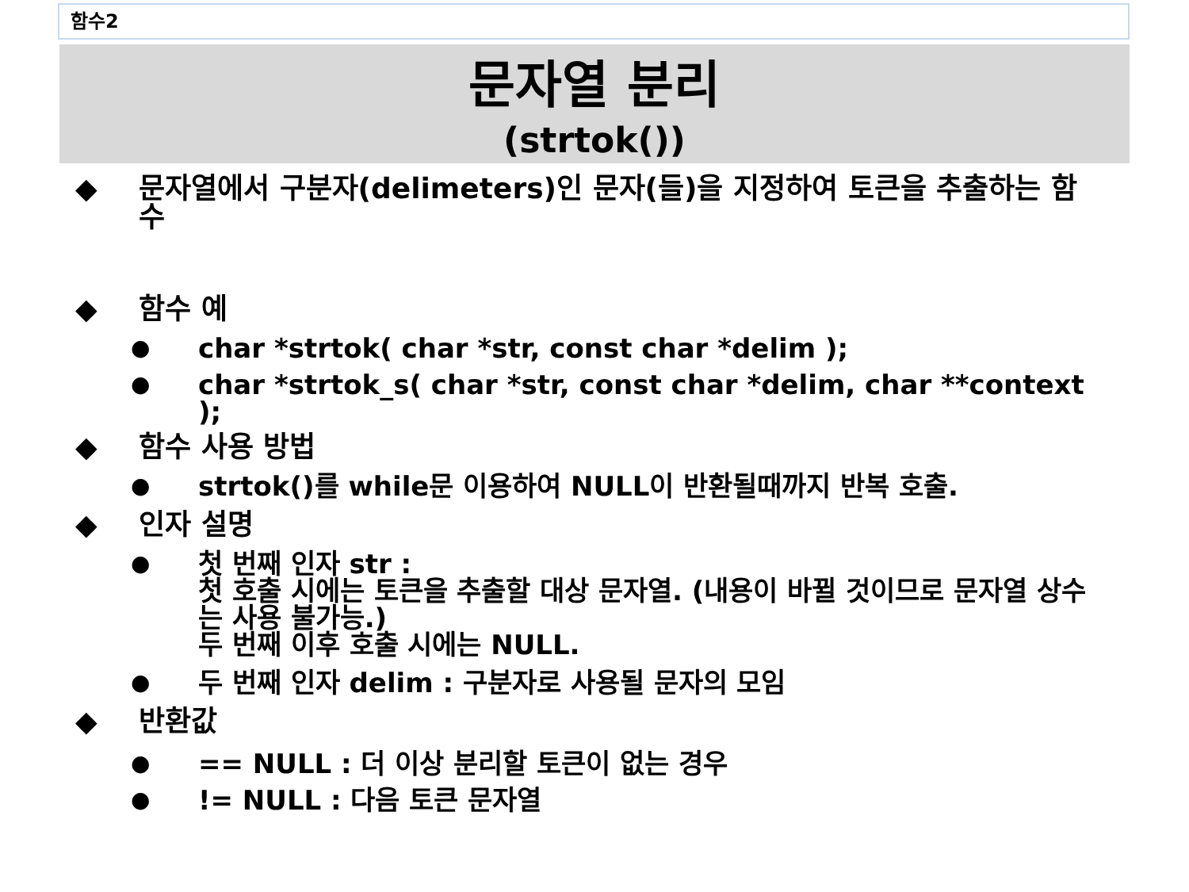함수2
문자열 분리
(strtok())
◆ 문자열에서 구분자(delimeters)인 문자(들)을 지정하여 토큰을 추출하는 함수
◆ 함수 예
● char *strtok( char *str, const char *delim );
● char *strtok_s( char *str, const char *delim, char **context );
◆ 함수 사용 방법
● strtok()를 while문 이용하여 NULL이 반환될때까지 반복 호출.
◆ 인자 설명
● 첫 번째 인자 str :
첫 호출 시에는 토큰을 추출할 대상 문자열. (내용이 바뀔 것이므로 문자열 상수는 사용 불가능.)
두 번째 이후 호출 시에는 NULL.
● 두 번째 인자 delim : 구분자로 사용될 문자의 모임
◆ 반환값
● == NULL : 더 이상 분리할 토큰이 없는 경우
●!= NULL : 다음 토큰 문자열